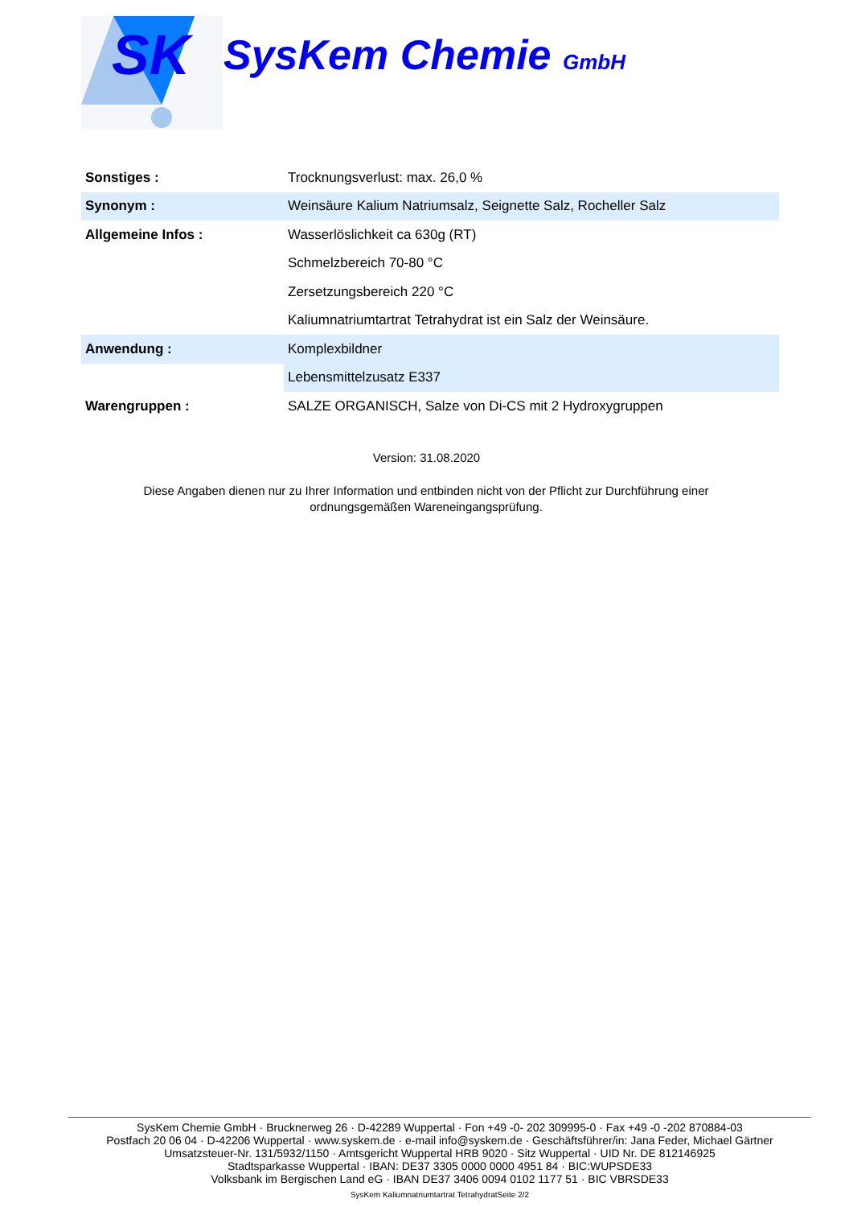SK
SysKem Chemie GmbH
| Sonstiges : | Trocknungsverlust: max. 26,0 % |
| Synonym : | Weinsäure Kalium Natriumsalz, Seignette Salz, Rocheller Salz |
| Allgemeine Infos : | Wasserlöslichkeit ca 630g (RT) |
| | Schmelzbereich 70-80 °C |
| | Zersetzungsbereich 220 °C |
| | Kaliumnatriumtartrat Tetrahydrat ist ein Salz der Weinsäure. |
| Anwendung : | Komplexbildner |
| | Lebensmittelzusatz E337 |
| Warengruppen : | SALZE ORGANISCH, Salze von Di-CS mit 2 Hydroxygruppen |
Version: 31.08.2020
Diese Angaben dienen nur zu Ihrer Information und entbinden nicht von der Pflicht zur Durchführung einer ordnungsgemäßen Wareneingangsprüfung.
SysKem Chemie GmbH · Brucknerweg 26 · D-42289 Wuppertal · Fon +49 -0- 202 309995-0 · Fax +49 -0 -202 870884-03
Postfach 20 06 04 · D-42206 Wuppertal · www.syskem.de · e-mail info@syskem.de · Geschäftsführer/in: Jana Feder, Michael Gärtner
Umsatzsteuer-Nr. 131/5932/1150 · Amtsgericht Wuppertal HRB 9020 · Sitz Wuppertal · UID Nr. DE 812146925
Stadtsparkasse Wuppertal · IBAN: DE37 3305 0000 0000 4951 84 · BIC:WUPSDE33
Volksbank im Bergischen Land eG · IBAN DE37 3406 0094 0102 1177 51 · BIC VBRSDE33
SysKem Kaliumnatriumtartrat TetrahydratSeite 2/2